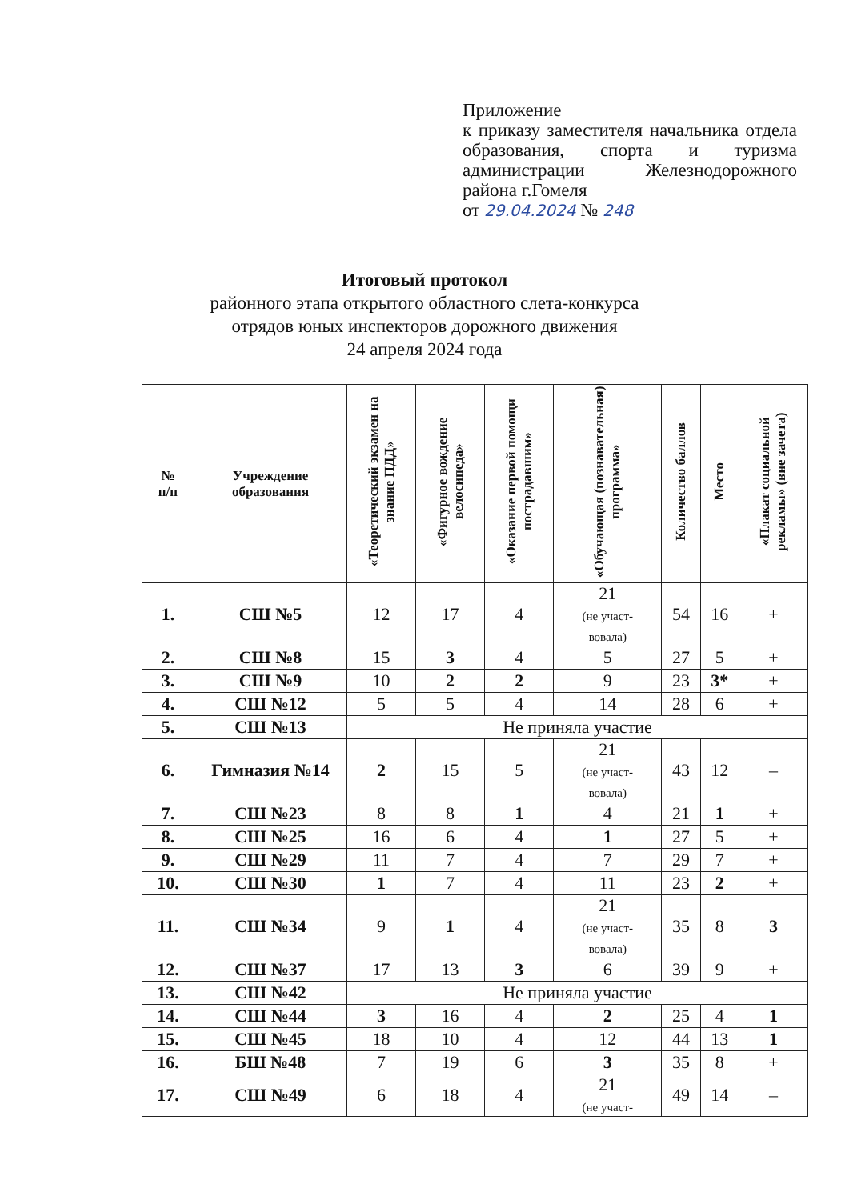Приложение
к приказу заместителя начальника отдела образования, спорта и туризма администрации Железнодорожного района г.Гомеля
от 29.04.2024 № 248
Итоговый протокол
районного этапа открытого областного слета-конкурса
отрядов юных инспекторов дорожного движения
24 апреля 2024 года
| № п/п | Учреждение образования | «Теоретический экзамен на знание ПДД» | «Фигурное вождение велосипеда» | «Оказание первой помощи пострадавшим» | «Обучающая (познавательная) программа» | Количество баллов | Место | «Плакат социальной рекламы» (вне зачета) |
| --- | --- | --- | --- | --- | --- | --- | --- | --- |
| 1. | СШ №5 | 12 | 17 | 4 | 21 (не участ- вовала) | 54 | 16 | + |
| 2. | СШ №8 | 15 | 3 | 4 | 5 | 27 | 5 | + |
| 3. | СШ №9 | 10 | 2 | 2 | 9 | 23 | 3* | + |
| 4. | СШ №12 | 5 | 5 | 4 | 14 | 28 | 6 | + |
| 5. | СШ №13 | Не приняла участие | | | | | | |
| 6. | Гимназия №14 | 2 | 15 | 5 | 21 (не участ- вовала) | 43 | 12 | – |
| 7. | СШ №23 | 8 | 8 | 1 | 4 | 21 | 1 | + |
| 8. | СШ №25 | 16 | 6 | 4 | 1 | 27 | 5 | + |
| 9. | СШ №29 | 11 | 7 | 4 | 7 | 29 | 7 | + |
| 10. | СШ №30 | 1 | 7 | 4 | 11 | 23 | 2 | + |
| 11. | СШ №34 | 9 | 1 | 4 | 21 (не участ- вовала) | 35 | 8 | 3 |
| 12. | СШ №37 | 17 | 13 | 3 | 6 | 39 | 9 | + |
| 13. | СШ №42 | Не приняла участие | | | | | | |
| 14. | СШ №44 | 3 | 16 | 4 | 2 | 25 | 4 | 1 |
| 15. | СШ №45 | 18 | 10 | 4 | 12 | 44 | 13 | 1 |
| 16. | БШ №48 | 7 | 19 | 6 | 3 | 35 | 8 | + |
| 17. | СШ №49 | 6 | 18 | 4 | 21 (не участ- | 49 | 14 | – |